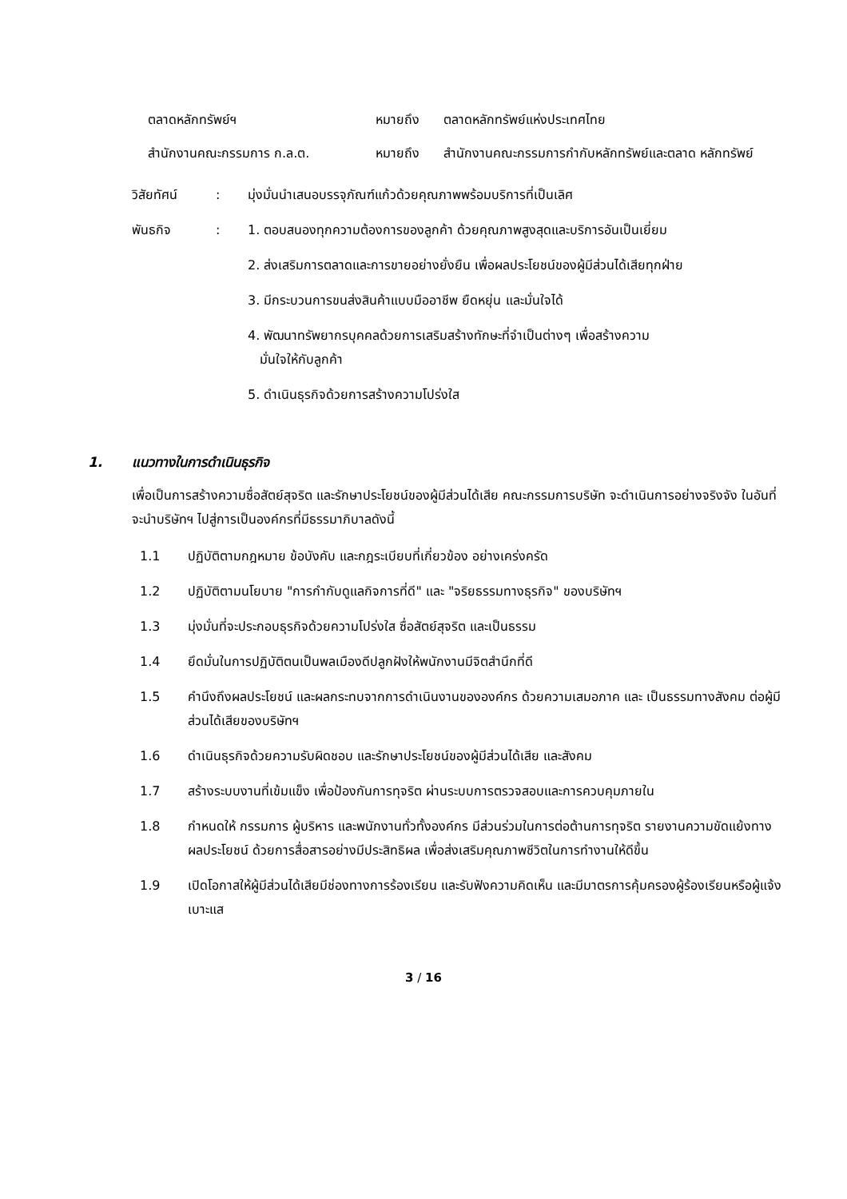| ตลาดหลักทรัพย์ฯ | หมายถึง | ตลาดหลักทรัพย์แห่งประเทศไทย |
| สำนักงานคณะกรรมการ ก.ล.ต. | หมายถึง | สำนักงานคณะกรรมการกำกับหลักทรัพย์และตลาด หลักทรัพย์ |
| วิสัยทัศน์ | : | มุ่งมั่นนำเสนอบรรจุภัณฑ์แก้วด้วยคุณภาพพร้อมบริการที่เป็นเลิศ |
| พันธกิจ | : | 1. ตอบสนองทุกความต้องการของลูกค้า ด้วยคุณภาพสูงสุดและบริการอันเป็นเยี่ยม |
| | | 2. ส่งเสริมการตลาดและการขายอย่างยั่งยืน เพื่อผลประโยชน์ของผู้มีส่วนได้เสียทุกฝ่าย |
| | | 3. มีกระบวนการขนส่งสินค้าแบบมืออาชีพ ยืดหยุ่น และมั่นใจได้ |
| | | 4. พัฒนาทรัพยากรบุคคลด้วยการเสริมสร้างทักษะที่จำเป็นต่างๆ เพื่อสร้างความ มั่นใจให้กับลูกค้า |
| | | 5. ดำเนินธุรกิจด้วยการสร้างความโปร่งใส |
1. แนวทางในการดำเนินธุรกิจ
เพื่อเป็นการสร้างความซื่อสัตย์สุจริต และรักษาประโยชน์ของผู้มีส่วนได้เสีย คณะกรรมการบริษัท จะดำเนินการอย่างจริงจัง ในอันที่จะนำบริษัทฯ ไปสู่การเป็นองค์กรที่มีธรรมาภิบาลดังนี้
1.1 ปฏิบัติตามกฎหมาย ข้อบังคับ และกฎระเบียบที่เกี่ยวข้อง อย่างเคร่งครัด
1.2 ปฏิบัติตามนโยบาย "การกำกับดูแลกิจการที่ดี" และ "จริยธรรมทางธุรกิจ" ของบริษัทฯ
1.3 มุ่งมั่นที่จะประกอบธุรกิจด้วยความโปร่งใส ซื่อสัตย์สุจริต และเป็นธรรม
1.4 ยึดมั่นในการปฏิบัติตนเป็นพลเมืองดีปลูกฝังให้พนักงานมีจิตสำนึกที่ดี
1.5 คำนึงถึงผลประโยชน์ และผลกระทบจากการดำเนินงานขององค์กร ด้วยความเสมอภาค และ เป็นธรรมทางสังคม ต่อผู้มีส่วนได้เสียของบริษัทฯ
1.6 ดำเนินธุรกิจด้วยความรับผิดชอบ และรักษาประโยชน์ของผู้มีส่วนได้เสีย และสังคม
1.7 สร้างระบบงานที่เข้มแข็ง เพื่อป้องกันการทุจริต ผ่านระบบการตรวจสอบและการควบคุมภายใน
1.8 กำหนดให้ กรรมการ ผู้บริหาร และพนักงานทั่วทั้งองค์กร มีส่วนร่วมในการต่อต้านการทุจริต รายงานความขัดแย้งทางผลประโยชน์ ด้วยการสื่อสารอย่างมีประสิทธิผล เพื่อส่งเสริมคุณภาพชีวิตในการทำงานให้ดีขึ้น
1.9 เปิดโอกาสให้ผู้มีส่วนได้เสียมีช่องทางการร้องเรียน และรับฟังความคิดเห็น และมีมาตรการคุ้มครองผู้ร้องเรียนหรือผู้แจ้งเบาะแส
3 / 16